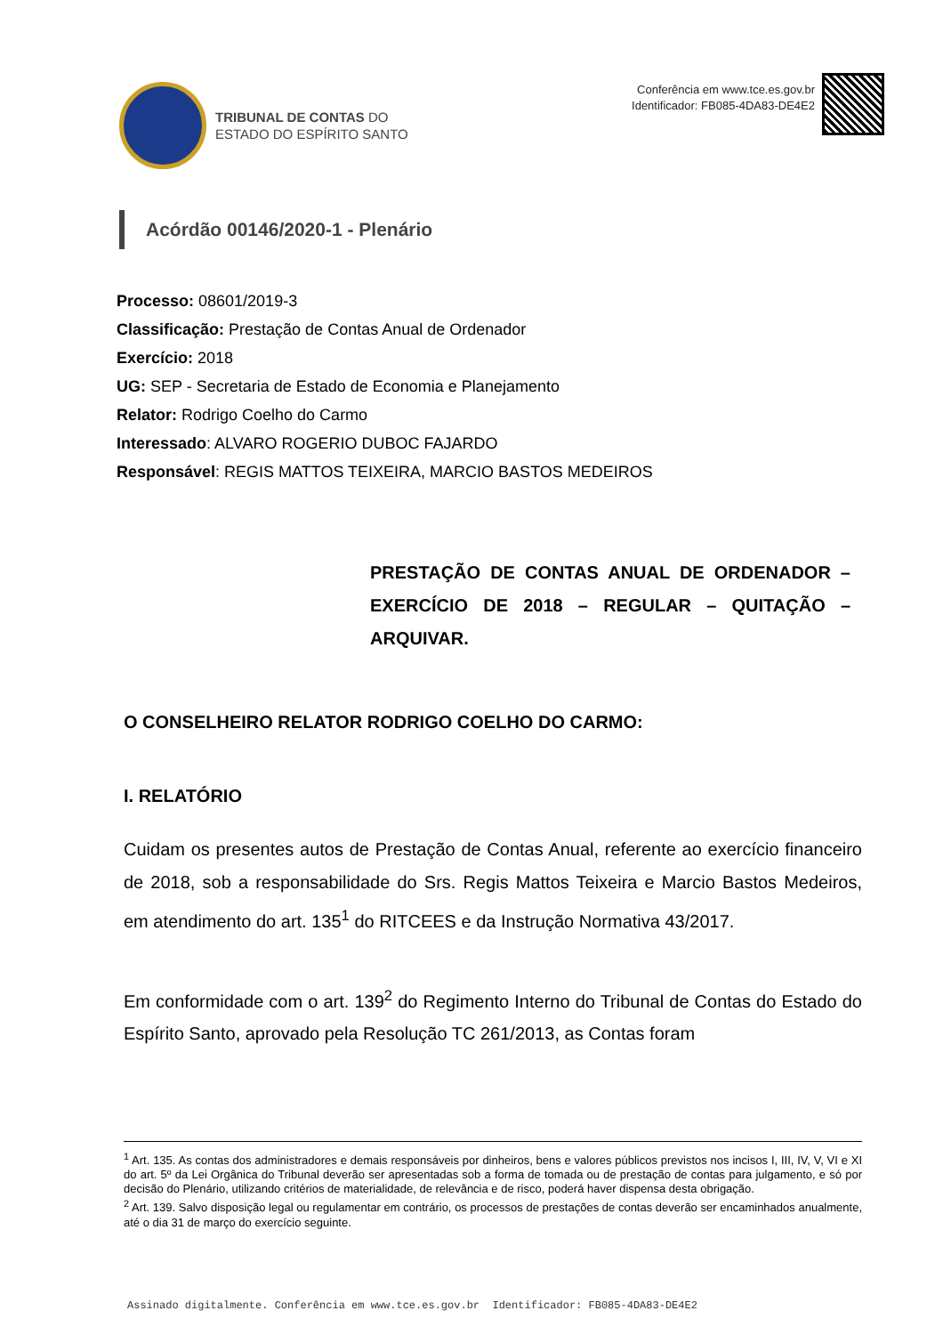TRIBUNAL DE CONTAS DO
ESTADO DO ESPÍRITO SANTO
Conferência em www.tce.es.gov.br
Identificador: FB085-4DA83-DE4E2
Acórdão 00146/2020-1 - Plenário
Processo: 08601/2019-3
Classificação: Prestação de Contas Anual de Ordenador
Exercício: 2018
UG: SEP - Secretaria de Estado de Economia e Planejamento
Relator: Rodrigo Coelho do Carmo
Interessado: ALVARO ROGERIO DUBOC FAJARDO
Responsável: REGIS MATTOS TEIXEIRA, MARCIO BASTOS MEDEIROS
PRESTAÇÃO DE CONTAS ANUAL DE ORDENADOR – EXERCÍCIO DE 2018 – REGULAR – QUITAÇÃO – ARQUIVAR.
O CONSELHEIRO RELATOR RODRIGO COELHO DO CARMO:
I. RELATÓRIO
Cuidam os presentes autos de Prestação de Contas Anual, referente ao exercício financeiro de 2018, sob a responsabilidade do Srs. Regis Mattos Teixeira e Marcio Bastos Medeiros, em atendimento do art. 135<sup>1</sup> do RITCEES e da Instrução Normativa 43/2017.
Em conformidade com o art. 139<sup>2</sup> do Regimento Interno do Tribunal de Contas do Estado do Espírito Santo, aprovado pela Resolução TC 261/2013, as Contas foram
<sup>1</sup> Art. 135. As contas dos administradores e demais responsáveis por dinheiros, bens e valores públicos previstos nos incisos I, III, IV, V, VI e XI do art. 5º da Lei Orgânica do Tribunal deverão ser apresentadas sob a forma de tomada ou de prestação de contas para julgamento, e só por decisão do Plenário, utilizando critérios de materialidade, de relevância e de risco, poderá haver dispensa desta obrigação.
<sup>2</sup> Art. 139. Salvo disposição legal ou regulamentar em contrário, os processos de prestações de contas deverão ser encaminhados anualmente, até o dia 31 de março do exercício seguinte.
Assinado digitalmente. Conferência em www.tce.es.gov.br Identificador: FB085-4DA83-DE4E2